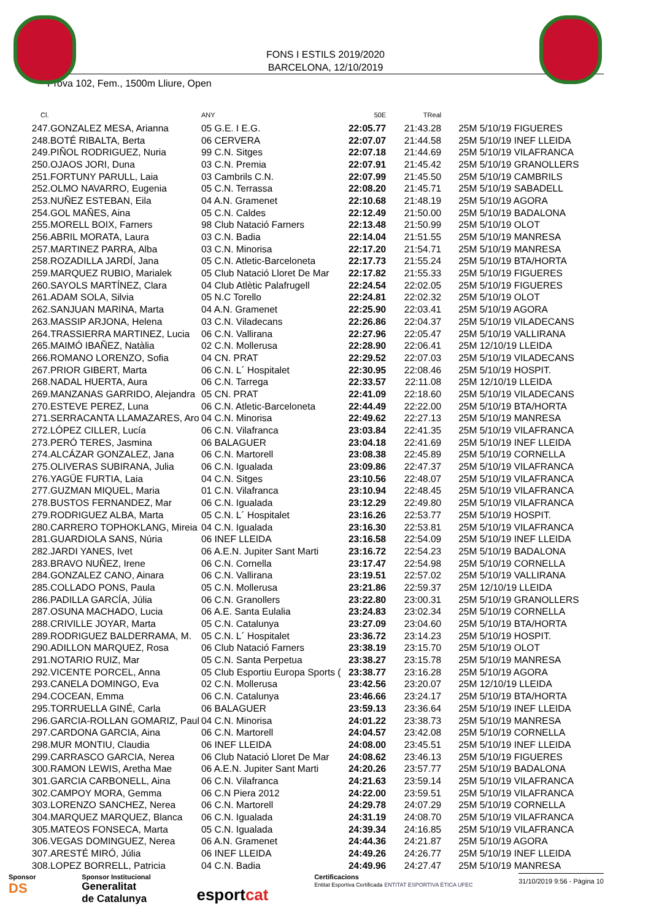FONS I ESTILS 2019/2020
BARCELONA, 12/10/2019
Prova 102, Fem., 1500m Lliure, Open
| Cl. | | ANY | 50E | TReal | |
| --- | --- | --- | --- | --- | --- |
| 247. | GONZALEZ MESA, Arianna | 05 G.E. I E.G. | 22:05.77 | 21:43.28 | 25M 5/10/19 FIGUERES |
| 248. | BOTÉ RIBALTA, Berta | 06 CERVERA | 22:07.07 | 21:44.58 | 25M 5/10/19 INEF LLEIDA |
| 249. | PIÑOL RODRIGUEZ, Nuria | 99 C.N. Sitges | 22:07.18 | 21:44.69 | 25M 5/10/19 VILAFRANCA |
| 250. | OJAOS JORI, Duna | 03 C.N. Premia | 22:07.91 | 21:45.42 | 25M 5/10/19 GRANOLLERS |
| 251. | FORTUNY PARULL, Laia | 03 Cambrils C.N. | 22:07.99 | 21:45.50 | 25M 5/10/19 CAMBRILS |
| 252. | OLMO NAVARRO, Eugenia | 05 C.N. Terrassa | 22:08.20 | 21:45.71 | 25M 5/10/19 SABADELL |
| 253. | NUÑEZ ESTEBAN, Eila | 04 A.N. Gramenet | 22:10.68 | 21:48.19 | 25M 5/10/19 AGORA |
| 254. | GOL MAÑES, Aina | 05 C.N. Caldes | 22:12.49 | 21:50.00 | 25M 5/10/19 BADALONA |
| 255. | MORELL BOIX, Farners | 98 Club Natació Farners | 22:13.48 | 21:50.99 | 25M 5/10/19 OLOT |
| 256. | ABRIL MORATA, Laura | 03 C.N. Badia | 22:14.04 | 21:51.55 | 25M 5/10/19 MANRESA |
| 257. | MARTINEZ PARRA, Alba | 03 C.N. Minorisa | 22:17.20 | 21:54.71 | 25M 5/10/19 MANRESA |
| 258. | ROZADILLA JARDÍ, Jana | 05 C.N. Atletic-Barceloneta | 22:17.73 | 21:55.24 | 25M 5/10/19 BTA/HORTA |
| 259. | MARQUEZ RUBIO, Marialek | 05 Club Natació Lloret De Mar | 22:17.82 | 21:55.33 | 25M 5/10/19 FIGUERES |
| 260. | SAYOLS MARTÍNEZ, Clara | 04 Club Atlètic Palafrugell | 22:24.54 | 22:02.05 | 25M 5/10/19 FIGUERES |
| 261. | ADAM SOLA, Silvia | 05 N.C Torello | 22:24.81 | 22:02.32 | 25M 5/10/19 OLOT |
| 262. | SANJUAN MARINA, Marta | 04 A.N. Gramenet | 22:25.90 | 22:03.41 | 25M 5/10/19 AGORA |
| 263. | MASSIP ARJONA, Helena | 03 C.N. Viladecans | 22:26.86 | 22:04.37 | 25M 5/10/19 VILADECANS |
| 264. | TRASSIERRA MARTINEZ, Lucia | 06 C.N. Vallirana | 22:27.96 | 22:05.47 | 25M 5/10/19 VALLIRANA |
| 265. | MAIMÓ IBAÑEZ, Natàlia | 02 C.N. Mollerusa | 22:28.90 | 22:06.41 | 25M 12/10/19 LLEIDA |
| 266. | ROMANO LORENZO, Sofia | 04 CN. PRAT | 22:29.52 | 22:07.03 | 25M 5/10/19 VILADECANS |
| 267. | PRIOR GIBERT, Marta | 06 C.N. L´ Hospitalet | 22:30.95 | 22:08.46 | 25M 5/10/19 HOSPIT. |
| 268. | NADAL HUERTA, Aura | 06 C.N. Tarrega | 22:33.57 | 22:11.08 | 25M 12/10/19 LLEIDA |
| 269. | MANZANAS GARRIDO, Alejandra | 05 CN. PRAT | 22:41.09 | 22:18.60 | 25M 5/10/19 VILADECANS |
| 270. | ESTEVE PEREZ, Luna | 06 C.N. Atletic-Barceloneta | 22:44.49 | 22:22.00 | 25M 5/10/19 BTA/HORTA |
| 271. | SERRACANTA LLAMAZARES, Aro | 04 C.N. Minorisa | 22:49.62 | 22:27.13 | 25M 5/10/19 MANRESA |
| 272. | LÓPEZ CILLER, Lucía | 06 C.N. Vilafranca | 23:03.84 | 22:41.35 | 25M 5/10/19 VILAFRANCA |
| 273. | PERÓ TERES, Jasmina | 06 BALAGUER | 23:04.18 | 22:41.69 | 25M 5/10/19 INEF LLEIDA |
| 274. | ALCÁZAR GONZALEZ, Jana | 06 C.N. Martorell | 23:08.38 | 22:45.89 | 25M 5/10/19 CORNELLA |
| 275. | OLIVERAS SUBIRANA, Julia | 06 C.N. Igualada | 23:09.86 | 22:47.37 | 25M 5/10/19 VILAFRANCA |
| 276. | YAGÜE FURTIA, Laia | 04 C.N. Sitges | 23:10.56 | 22:48.07 | 25M 5/10/19 VILAFRANCA |
| 277. | GUZMAN MIQUEL, Maria | 01 C.N. Vilafranca | 23:10.94 | 22:48.45 | 25M 5/10/19 VILAFRANCA |
| 278. | BUSTOS FERNANDEZ, Mar | 06 C.N. Igualada | 23:12.29 | 22:49.80 | 25M 5/10/19 VILAFRANCA |
| 279. | RODRIGUEZ ALBA, Marta | 05 C.N. L´ Hospitalet | 23:16.26 | 22:53.77 | 25M 5/10/19 HOSPIT. |
| 280. | CARRERO TOPHOKLANG, Mireia | 04 C.N. Igualada | 23:16.30 | 22:53.81 | 25M 5/10/19 VILAFRANCA |
| 281. | GUARDIOLA SANS, Núria | 06 INEF LLEIDA | 23:16.58 | 22:54.09 | 25M 5/10/19 INEF LLEIDA |
| 282. | JARDI YANES, Ivet | 06 A.E.N. Jupiter Sant Marti | 23:16.72 | 22:54.23 | 25M 5/10/19 BADALONA |
| 283. | BRAVO NUÑEZ, Irene | 06 C.N. Cornella | 23:17.47 | 22:54.98 | 25M 5/10/19 CORNELLA |
| 284. | GONZALEZ CANO, Ainara | 06 C.N. Vallirana | 23:19.51 | 22:57.02 | 25M 5/10/19 VALLIRANA |
| 285. | COLLADO PONS, Paula | 05 C.N. Mollerusa | 23:21.86 | 22:59.37 | 25M 12/10/19 LLEIDA |
| 286. | PADILLA GARCÍA, Júlia | 06 C.N. Granollers | 23:22.80 | 23:00.31 | 25M 5/10/19 GRANOLLERS |
| 287. | OSUNA MACHADO, Lucia | 06 A.E. Santa Eulalia | 23:24.83 | 23:02.34 | 25M 5/10/19 CORNELLA |
| 288. | CRIVILLE JOYAR, Marta | 05 C.N. Catalunya | 23:27.09 | 23:04.60 | 25M 5/10/19 BTA/HORTA |
| 289. | RODRIGUEZ BALDERRAMA, M. | 05 C.N. L´ Hospitalet | 23:36.72 | 23:14.23 | 25M 5/10/19 HOSPIT. |
| 290. | ADILLON MARQUEZ, Rosa | 06 Club Natació Farners | 23:38.19 | 23:15.70 | 25M 5/10/19 OLOT |
| 291. | NOTARIO RUIZ, Mar | 05 C.N. Santa Perpetua | 23:38.27 | 23:15.78 | 25M 5/10/19 MANRESA |
| 292. | VICENTE PORCEL, Anna | 05 Club Esportiu Europa Sports ( | 23:38.77 | 23:16.28 | 25M 5/10/19 AGORA |
| 293. | CANELA DOMINGO, Eva | 02 C.N. Mollerusa | 23:42.56 | 23:20.07 | 25M 12/10/19 LLEIDA |
| 294. | COCEAN, Emma | 06 C.N. Catalunya | 23:46.66 | 23:24.17 | 25M 5/10/19 BTA/HORTA |
| 295. | TORRUELLA GINÉ, Carla | 06 BALAGUER | 23:59.13 | 23:36.64 | 25M 5/10/19 INEF LLEIDA |
| 296. | GARCIA-ROLLAN GOMARIZ, Paul | 04 C.N. Minorisa | 24:01.22 | 23:38.73 | 25M 5/10/19 MANRESA |
| 297. | CARDONA GARCIA, Aina | 06 C.N. Martorell | 24:04.57 | 23:42.08 | 25M 5/10/19 CORNELLA |
| 298. | MUR MONTIU, Claudia | 06 INEF LLEIDA | 24:08.00 | 23:45.51 | 25M 5/10/19 INEF LLEIDA |
| 299. | CARRASCO GARCIA, Nerea | 06 Club Natació Lloret De Mar | 24:08.62 | 23:46.13 | 25M 5/10/19 FIGUERES |
| 300. | RAMON LEWIS, Aretha Mae | 06 A.E.N. Jupiter Sant Marti | 24:20.26 | 23:57.77 | 25M 5/10/19 BADALONA |
| 301. | GARCIA CARBONELL, Aina | 06 C.N. Vilafranca | 24:21.63 | 23:59.14 | 25M 5/10/19 VILAFRANCA |
| 302. | CAMPOY MORA, Gemma | 06 C.N Piera 2012 | 24:22.00 | 23:59.51 | 25M 5/10/19 VILAFRANCA |
| 303. | LORENZO SANCHEZ, Nerea | 06 C.N. Martorell | 24:29.78 | 24:07.29 | 25M 5/10/19 CORNELLA |
| 304. | MARQUEZ MARQUEZ, Blanca | 06 C.N. Igualada | 24:31.19 | 24:08.70 | 25M 5/10/19 VILAFRANCA |
| 305. | MATEOS FONSECA, Marta | 05 C.N. Igualada | 24:39.34 | 24:16.85 | 25M 5/10/19 VILAFRANCA |
| 306. | VEGAS DOMINGUEZ, Nerea | 06 A.N. Gramenet | 24:44.36 | 24:21.87 | 25M 5/10/19 AGORA |
| 307. | ARESTÉ MIRÓ, Júlia | 06 INEF LLEIDA | 24:49.26 | 24:26.77 | 25M 5/10/19 INEF LLEIDA |
| 308. | LOPEZ BORRELL, Patricia | 04 C.N. Badia | 24:49.96 | 24:27.47 | 25M 5/10/19 MANRESA |
Sponsor
DS
Sponsor Institucional
Generalitat
de Catalunya
esportcat
Certificacions
Entitat Esportiva Certificada ENTITAT ESPORTIVA ÈTICA UFEC
31/10/2019 9:56 - Pàgina 10